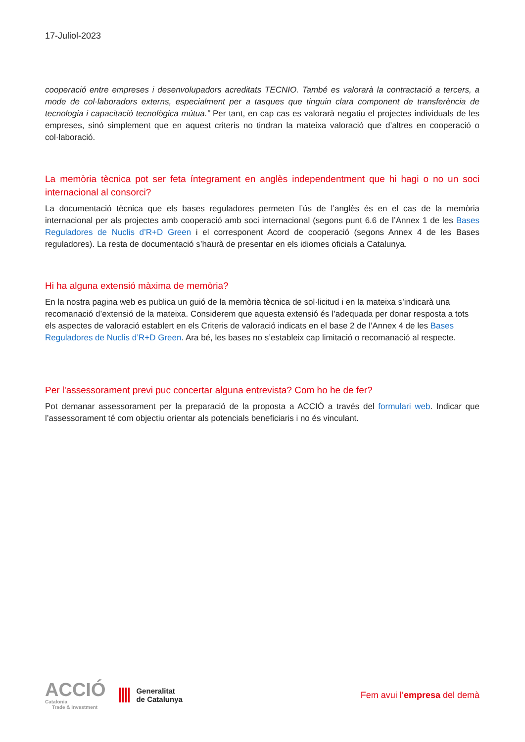17-Juliol-2023
cooperació entre empreses i desenvolupadors acreditats TECNIO. També es valorarà la contractació a tercers, a mode de col·laboradors externs, especialment per a tasques que tinguin clara component de transferència de tecnologia i capacitació tecnològica mútua.” Per tant, en cap cas es valorarà negatiu el projectes individuals de les empreses, sinó simplement que en aquest criteris no tindran la mateixa valoració que d’altres en cooperació o col·laboració.
La memòria tècnica pot ser feta íntegrament en anglès independentment que hi hagi o no un soci internacional al consorci?
La documentació tècnica que els bases reguladores permeten l’ús de l’anglès és en el cas de la memòria internacional per als projectes amb cooperació amb soci internacional (segons punt 6.6 de l’Annex 1 de les Bases Reguladores de Nuclis d’R+D Green i el corresponent Acord de cooperació (segons Annex 4 de les Bases reguladores). La resta de documentació s’haurà de presentar en els idiomes oficials a Catalunya.
Hi ha alguna extensió màxima de memòria?
En la nostra pagina web es publica un guió de la memòria tècnica de sol·licitud i en la mateixa s’indicarà una recomanació d’extensió de la mateixa. Considerem que aquesta extensió és l’adequada per donar resposta a tots els aspectes de valoració establert en els Criteris de valoració indicats en el base 2 de l’Annex 4 de les Bases Reguladores de Nuclis d’R+D Green. Ara bé, les bases no s’estableix cap limitació o recomanació al respecte.
Per l'assessorament previ puc concertar alguna entrevista? Com ho he de fer?
Pot demanar assessorament per la preparació de la proposta a ACCIÓ a través del formulari web. Indicar que l’assessorament té com objectiu orientar als potencials beneficiaris i no és vinculant.
ACCIÓ
Catalonia
Trade & Investment
Generalitat
de Catalunya
Fem avui l’empresa del demà